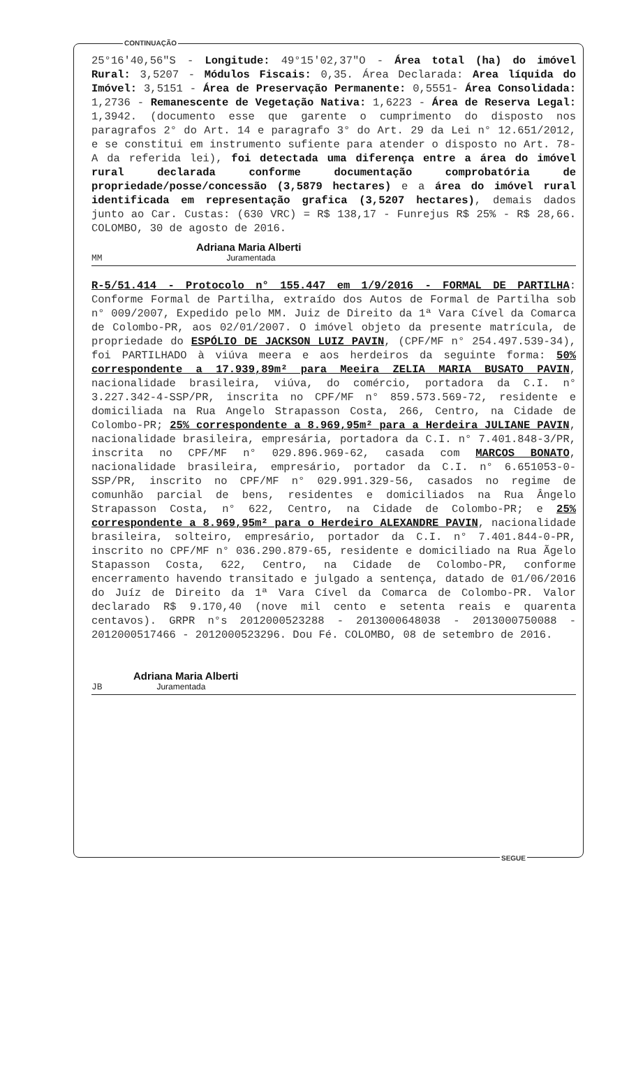CONTINUAÇÃO
25°16'40,56"S - Longitude: 49°15'02,37"O - Área total (ha) do imóvel Rural: 3,5207 - Módulos Fiscais: 0,35. Área Declarada: Area líquida do Imóvel: 3,5151 - Área de Preservação Permanente: 0,5551- Área Consolidada: 1,2736 - Remanescente de Vegetação Nativa: 1,6223 - Área de Reserva Legal: 1,3942. (documento esse que garente o cumprimento do disposto nos paragrafos 2° do Art. 14 e paragrafo 3° do Art. 29 da Lei n° 12.651/2012, e se constitui em instrumento sufiente para atender o disposto no Art. 78-A da referida lei), foi detectada uma diferença entre a área do imóvel rural declarada conforme documentação comprobatória de propriedade/posse/concessão (3,5879 hectares) e a área do imóvel rural identificada em representação grafica (3,5207 hectares), demais dados junto ao Car. Custas: (630 VRC) = R$ 138,17 - Funrejus R$ 25% - R$ 28,66. COLOMBO, 30 de agosto de 2016.
Adriana Maria Alberti
MM Juramentada
R-5/51.414 - Protocolo n° 155.447 em 1/9/2016 - FORMAL DE PARTILHA: Conforme Formal de Partilha, extraído dos Autos de Formal de Partilha sob n° 009/2007, Expedido pelo MM. Juiz de Direito da 1ª Vara Cível da Comarca de Colombo-PR, aos 02/01/2007. O imóvel objeto da presente matrícula, de propriedade do ESPÓLIO DE JACKSON LUIZ PAVIN, (CPF/MF n° 254.497.539-34), foi PARTILHADO à viúva meera e aos herdeiros da seguinte forma: 50% correspondente a 17.939,89m² para Meeira ZELIA MARIA BUSATO PAVIN, nacionalidade brasileira, viúva, do comércio, portadora da C.I. n° 3.227.342-4-SSP/PR, inscrita no CPF/MF n° 859.573.569-72, residente e domiciliada na Rua Angelo Strapasson Costa, 266, Centro, na Cidade de Colombo-PR; 25% correspondente a 8.969,95m² para a Herdeira JULIANE PAVIN, nacionalidade brasileira, empresária, portadora da C.I. n° 7.401.848-3/PR, inscrita no CPF/MF n° 029.896.969-62, casada com MARCOS BONATO, nacionalidade brasileira, empresário, portador da C.I. n° 6.651053-0-SSP/PR, inscrito no CPF/MF n° 029.991.329-56, casados no regime de comunhão parcial de bens, residentes e domiciliados na Rua Ângelo Strapasson Costa, n° 622, Centro, na Cidade de Colombo-PR; e 25% correspondente a 8.969,95m² para o Herdeiro ALEXANDRE PAVIN, nacionalidade brasileira, solteiro, empresário, portador da C.I. n° 7.401.844-0-PR, inscrito no CPF/MF n° 036.290.879-65, residente e domiciliado na Rua Ãgelo Stapasson Costa, 622, Centro, na Cidade de Colombo-PR, conforme encerramento havendo transitado e julgado a sentença, datado de 01/06/2016 do Juíz de Direito da 1ª Vara Cível da Comarca de Colombo-PR. Valor declarado R$ 9.170,40 (nove mil cento e setenta reais e quarenta centavos). GRPR n°s 2012000523288 - 2013000648038 - 2013000750088 - 2012000517466 - 2012000523296. Dou Fé. COLOMBO, 08 de setembro de 2016.
Adriana Maria Alberti
JB Juramentada
SEGUE